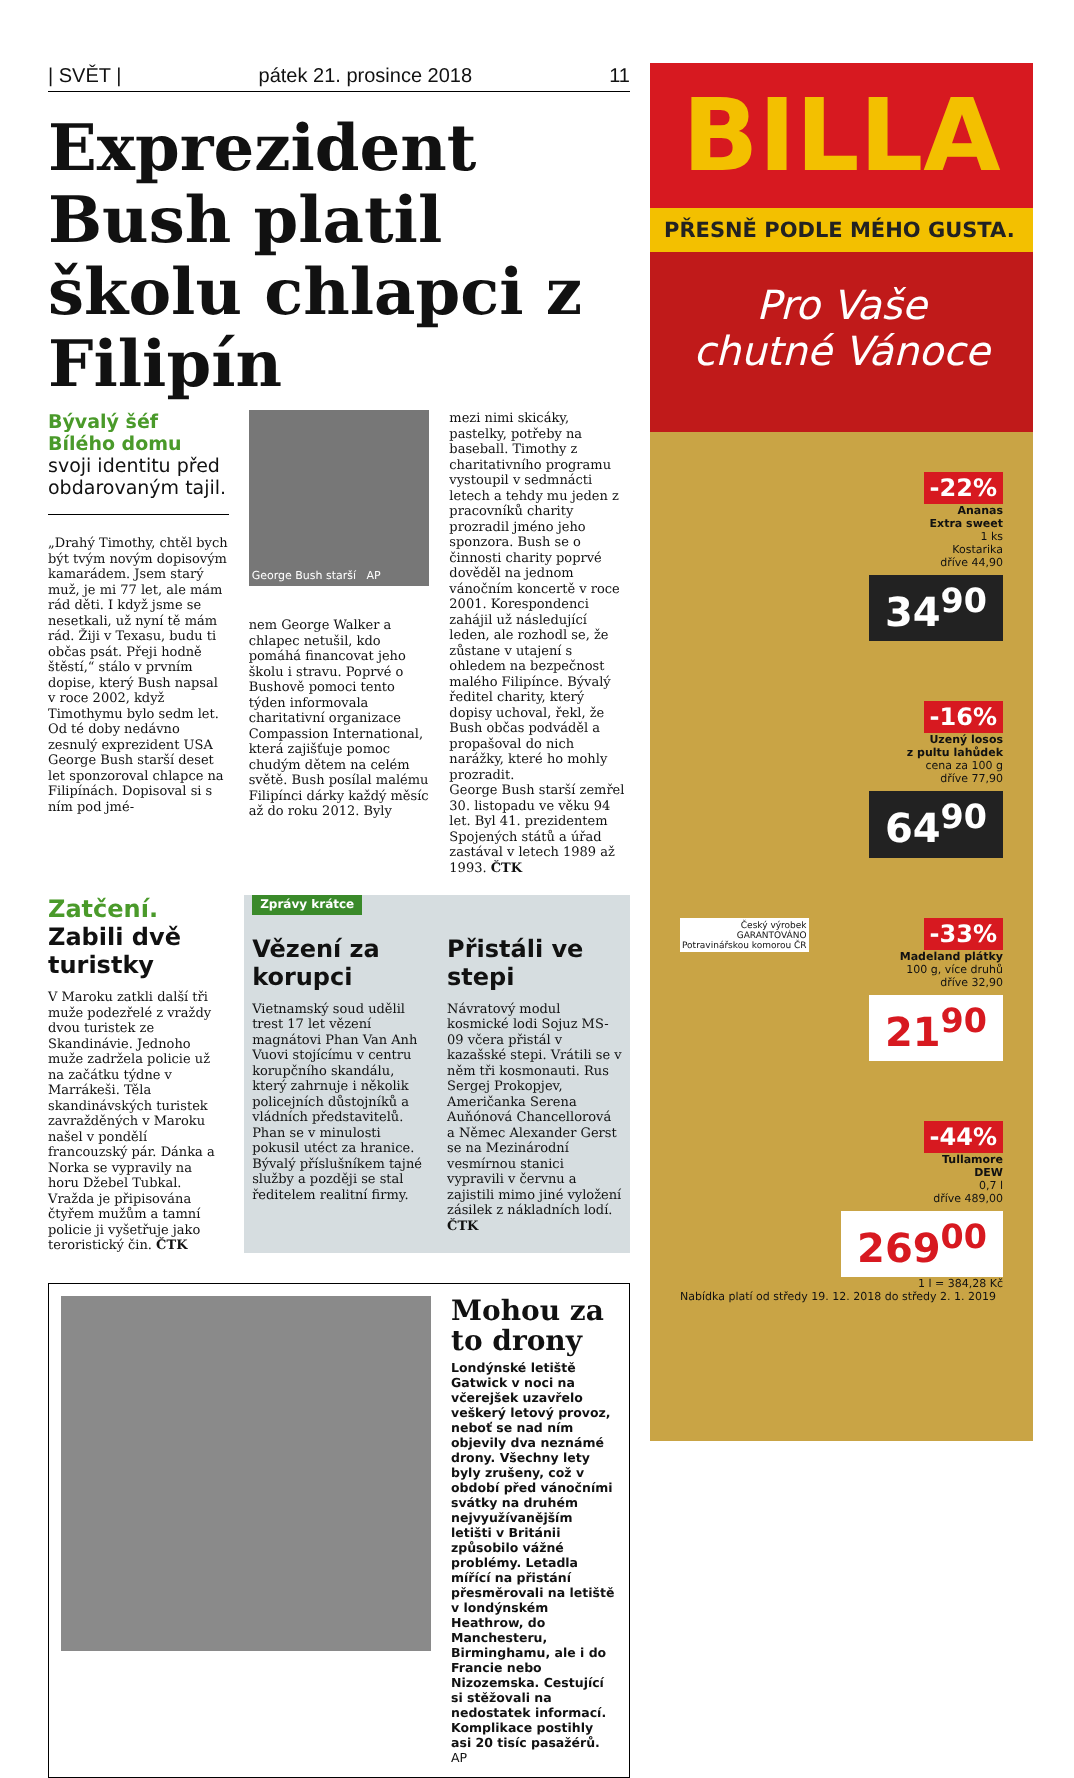| SVĚT | pátek 21. prosince 2018 11
Exprezident Bush platil školu chlapci z Filipín
Bývalý šéf Bílého domu svoji identitu před obdarovaným tajil.
„Drahý Timothy, chtěl bych být tvým novým dopisovým kamarádem. Jsem starý muž, je mi 77 let, ale mám rád děti. I když jsme se nesetkali, už nyní tě mám rád. Žiji v Texasu, budu ti občas psát. Přeji hodně štěstí,“ stálo v prvním dopise, který Bush napsal v roce 2002, když Timothymu bylo sedm let.
Od té doby nedávno zesnulý exprezident USA George Bush starší deset let sponzoroval chlapce na Filipínách. Dopisoval si s ním pod jmé-
George Bush starší AP
nem George Walker a chlapec netušil, kdo pomáhá financovat jeho školu i stravu. Poprvé o Bushově pomoci tento týden informovala charitativní organizace Compassion International, která zajišťuje pomoc chudým dětem na celém světě. Bush posílal malému Filipínci dárky každý měsíc až do roku 2012. Byly
mezi nimi skicáky, pastelky, potřeby na baseball. Timothy z charitativního programu vystoupil v sedmnácti letech a tehdy mu jeden z pracovníků charity prozradil jméno jeho sponzora. Bush se o činnosti charity poprvé dověděl na jednom vánočním koncertě v roce 2001. Korespondenci zahájil už následující leden, ale rozhodl se, že zůstane v utajení s ohledem na bezpečnost malého Filipínce. Bývalý ředitel charity, který dopisy uchoval, řekl, že Bush občas podváděl a propašoval do nich narážky, které ho mohly prozradit.
George Bush starší zemřel 30. listopadu ve věku 94 let. Byl 41. prezidentem Spojených států a úřad zastával v letech 1989 až 1993. ČTK
Zatčení. Zabili dvě turistky
V Maroku zatkli další tři muže podezřelé z vraždy dvou turistek ze Skandinávie. Jednoho muže zadržela policie už na začátku týdne v Marrákeši. Těla skandinávských turistek zavražděných v Maroku našel v pondělí francouzský pár. Dánka a Norka se vypravily na horu Džebel Tubkal. Vražda je připisována čtyřem mužům a tamní policie ji vyšetřuje jako teroristický čin. ČTK
Zprávy krátce
Vězení za korupci
Vietnamský soud udělil trest 17 let vězení magnátovi Phan Van Anh Vuovi stojícímu v centru korupčního skandálu, který zahrnuje i několik policejních důstojníků a vládních představitelů. Phan se v minulosti pokusil utéct za hranice. Bývalý příslušníkem tajné služby a později se stal ředitelem realitní firmy.
Přistáli ve stepi
Návratový modul kosmické lodi Sojuz MS-09 včera přistál v kazašské stepi. Vrátili se v něm tři kosmonauti. Rus Sergej Prokopjev, Američanka Serena Auňónová Chancellorová a Němec Alexander Gerst se na Mezinárodní vesmírnou stanici vypravili v červnu a zajistili mimo jiné vyložení zásilek z nákladních lodí. ČTK
Mohou za to drony
Londýnské letiště Gatwick v noci na včerejšek uzavřelo veškerý letový provoz, neboť se nad ním objevily dva neznámé drony. Všechny lety byly zrušeny, což v období před vánočními svátky na druhém nejvyužívanějším letišti v Británii způsobilo vážné problémy. Letadla mířící na přistání přesměrovali na letiště v londýnském Heathrow, do Manchesteru, Birminghamu, ale i do Francie nebo Nizozemska. Cestující si stěžovali na nedostatek informací. Komplikace postihly asi 20 tisíc pasažérů. AP
BILLA
PŘESNĚ PODLE MÉHO GUSTA.
Pro Vaše
chutné Vánoce
-22%
Ananas
Extra sweet
1 ks
Kostarika
dříve 44,90
34<sup>90</sup>
-16%
Uzený losos
z pultu lahůdek
cena za 100 g
dříve 77,90
64<sup>90</sup>
Český výrobek
GARANTOVÁNO
Potravinářskou komorou ČR -33%
Madeland plátky
100 g, více druhů
dříve 32,90
21<sup>90</sup>
-44%
Tullamore
DEW
0,7 l
dříve 489,00
269<sup>00</sup>
1 l = 384,28 Kč
Nabídka platí od středy 19. 12. 2018 do středy 2. 1. 2019